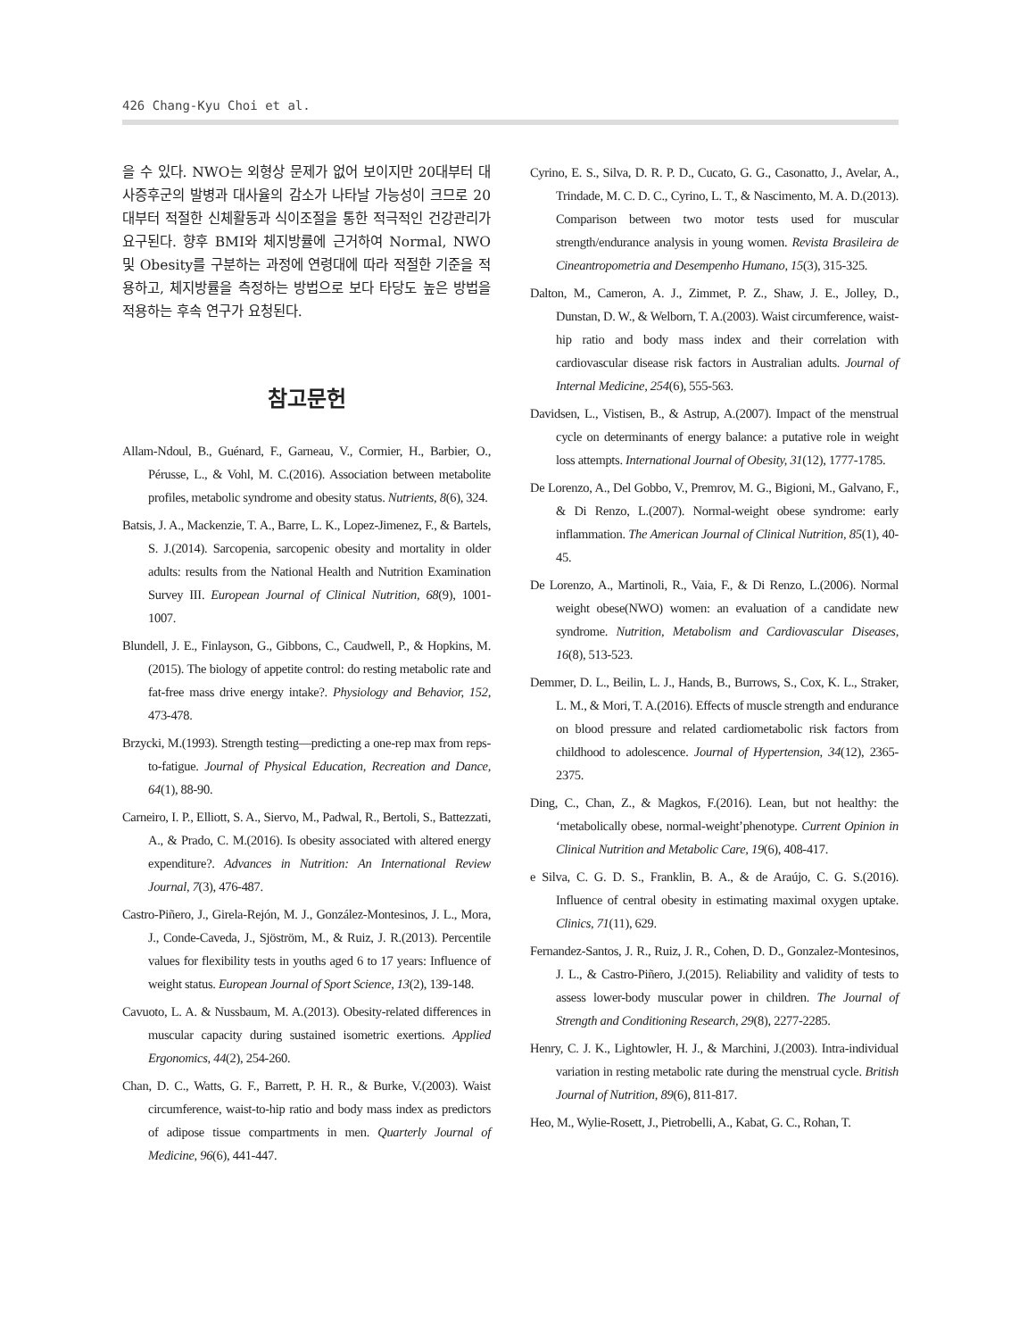426 Chang-Kyu Choi et al.
을 수 있다. NWO는 외형상 문제가 없어 보이지만 20대부터 대사증후군의 발병과 대사율의 감소가 나타날 가능성이 크므로 20대부터 적절한 신체활동과 식이조절을 통한 적극적인 건강관리가 요구된다. 향후 BMI와 체지방률에 근거하여 Normal, NWO 및 Obesity를 구분하는 과정에 연령대에 따라 적절한 기준을 적용하고, 체지방률을 측정하는 방법으로 보다 타당도 높은 방법을 적용하는 후속 연구가 요청된다.
참고문헌
Allam-Ndoul, B., Guénard, F., Garneau, V., Cormier, H., Barbier, O., Pérusse, L., & Vohl, M. C.(2016). Association between metabolite profiles, metabolic syndrome and obesity status. Nutrients, 8(6), 324.
Batsis, J. A., Mackenzie, T. A., Barre, L. K., Lopez-Jimenez, F., & Bartels, S. J.(2014). Sarcopenia, sarcopenic obesity and mortality in older adults: results from the National Health and Nutrition Examination Survey III. European Journal of Clinical Nutrition, 68(9), 1001-1007.
Blundell, J. E., Finlayson, G., Gibbons, C., Caudwell, P., & Hopkins, M.(2015). The biology of appetite control: do resting metabolic rate and fat-free mass drive energy intake?. Physiology and Behavior, 152, 473-478.
Brzycki, M.(1993). Strength testing—predicting a one-rep max from reps-to-fatigue. Journal of Physical Education, Recreation and Dance, 64(1), 88-90.
Carneiro, I. P., Elliott, S. A., Siervo, M., Padwal, R., Bertoli, S., Battezzati, A., & Prado, C. M.(2016). Is obesity associated with altered energy expenditure?. Advances in Nutrition: An International Review Journal, 7(3), 476-487.
Castro-Piñero, J., Girela-Rejón, M. J., González-Montesinos, J. L., Mora, J., Conde-Caveda, J., Sjöström, M., & Ruiz, J. R.(2013). Percentile values for flexibility tests in youths aged 6 to 17 years: Influence of weight status. European Journal of Sport Science, 13(2), 139-148.
Cavuoto, L. A. & Nussbaum, M. A.(2013). Obesity-related differences in muscular capacity during sustained isometric exertions. Applied Ergonomics, 44(2), 254-260.
Chan, D. C., Watts, G. F., Barrett, P. H. R., & Burke, V.(2003). Waist circumference, waist-to-hip ratio and body mass index as predictors of adipose tissue compartments in men. Quarterly Journal of Medicine, 96(6), 441-447.
Cyrino, E. S., Silva, D. R. P. D., Cucato, G. G., Casonatto, J., Avelar, A., Trindade, M. C. D. C., Cyrino, L. T., & Nascimento, M. A. D.(2013). Comparison between two motor tests used for muscular strength/endurance analysis in young women. Revista Brasileira de Cineantropometria and Desempenho Humano, 15(3), 315-325.
Dalton, M., Cameron, A. J., Zimmet, P. Z., Shaw, J. E., Jolley, D., Dunstan, D. W., & Welborn, T. A.(2003). Waist circumference, waist‐hip ratio and body mass index and their correlation with cardiovascular disease risk factors in Australian adults. Journal of Internal Medicine, 254(6), 555-563.
Davidsen, L., Vistisen, B., & Astrup, A.(2007). Impact of the menstrual cycle on determinants of energy balance: a putative role in weight loss attempts. International Journal of Obesity, 31(12), 1777-1785.
De Lorenzo, A., Del Gobbo, V., Premrov, M. G., Bigioni, M., Galvano, F., & Di Renzo, L.(2007). Normal-weight obese syndrome: early inflammation. The American Journal of Clinical Nutrition, 85(1), 40-45.
De Lorenzo, A., Martinoli, R., Vaia, F., & Di Renzo, L.(2006). Normal weight obese(NWO) women: an evaluation of a candidate new syndrome. Nutrition, Metabolism and Cardiovascular Diseases, 16(8), 513-523.
Demmer, D. L., Beilin, L. J., Hands, B., Burrows, S., Cox, K. L., Straker, L. M., & Mori, T. A.(2016). Effects of muscle strength and endurance on blood pressure and related cardiometabolic risk factors from childhood to adolescence. Journal of Hypertension, 34(12), 2365-2375.
Ding, C., Chan, Z., & Magkos, F.(2016). Lean, but not healthy: the ‘metabolically obese, normal-weight’phenotype. Current Opinion in Clinical Nutrition and Metabolic Care, 19(6), 408-417.
e Silva, C. G. D. S., Franklin, B. A., & de Araújo, C. G. S.(2016). Influence of central obesity in estimating maximal oxygen uptake. Clinics, 71(11), 629.
Fernandez-Santos, J. R., Ruiz, J. R., Cohen, D. D., Gonzalez-Montesinos, J. L., & Castro-Piñero, J.(2015). Reliability and validity of tests to assess lower-body muscular power in children. The Journal of Strength and Conditioning Research, 29(8), 2277-2285.
Henry, C. J. K., Lightowler, H. J., & Marchini, J.(2003). Intra-individual variation in resting metabolic rate during the menstrual cycle. British Journal of Nutrition, 89(6), 811-817.
Heo, M., Wylie-Rosett, J., Pietrobelli, A., Kabat, G. C., Rohan, T.